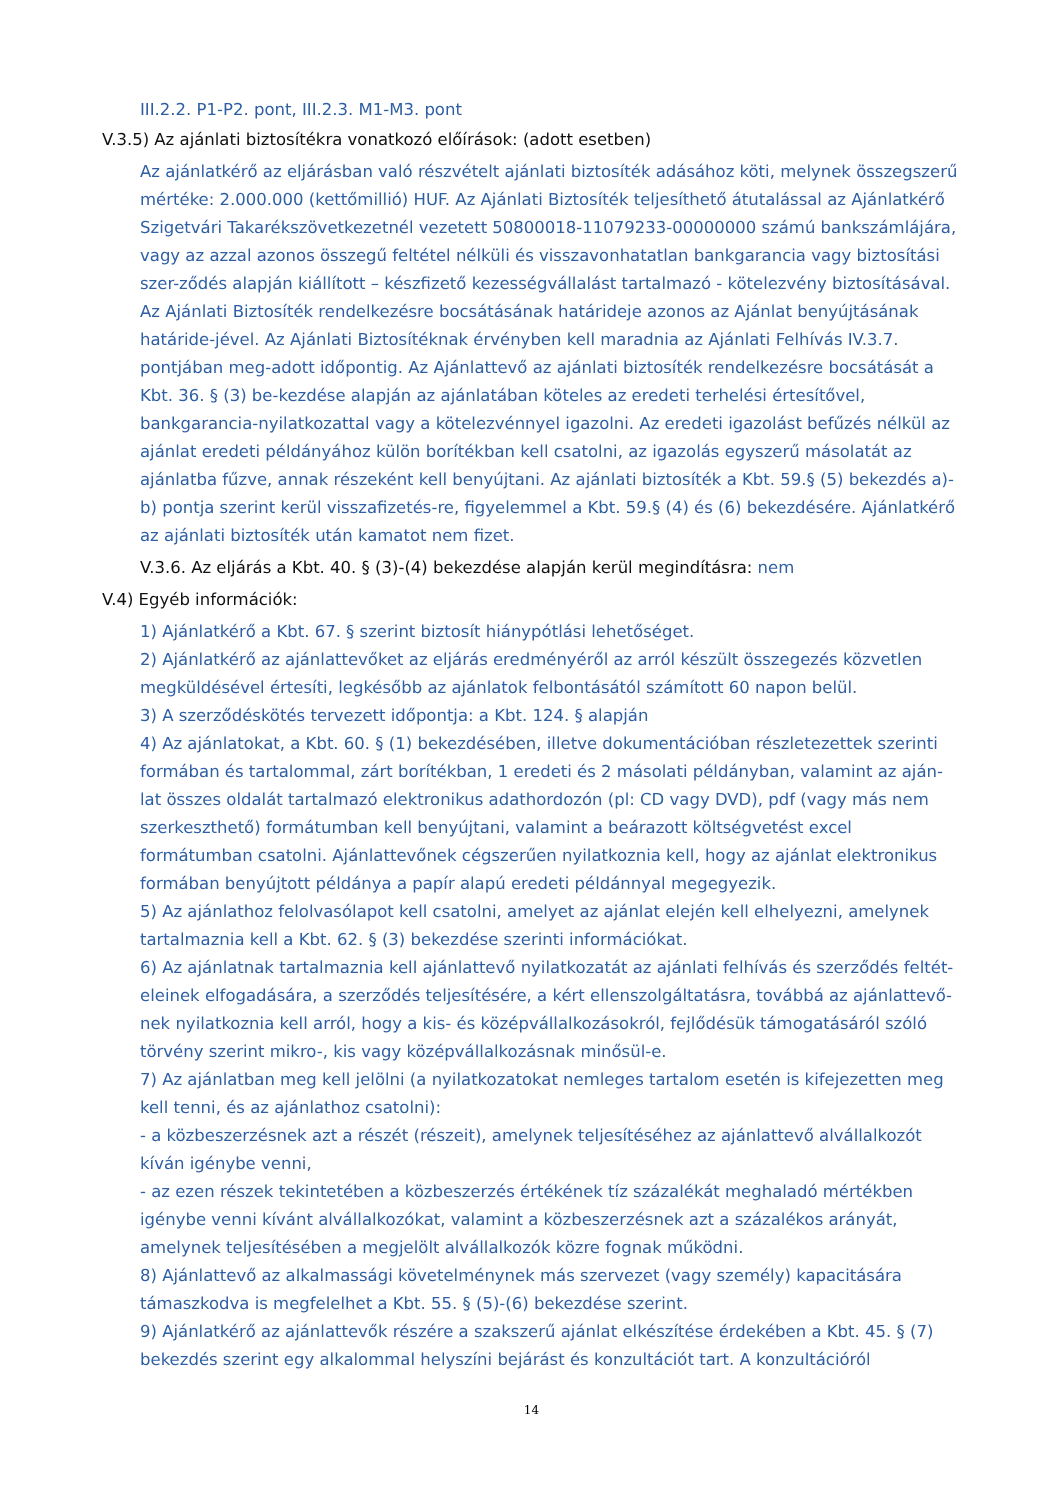III.2.2. P1-P2. pont, III.2.3. M1-M3. pont
V.3.5) Az ajánlati biztosítékra vonatkozó előírások: (adott esetben)
Az ajánlatkérő az eljárásban való részvételt ajánlati biztosíték adásához köti, melynek összegszerű mértéke: 2.000.000 (kettőmillió) HUF. Az Ajánlati Biztosíték teljesíthető átutalással az Ajánlatkérő Szigetvári Takarékszövetkezetnél vezetett 50800018-11079233-00000000 számú bankszámlájára, vagy az azzal azonos összegű feltétel nélküli és visszavonhatatlan bankgarancia vagy biztosítási szer-ződés alapján kiállított – készfizető kezességvállalást tartalmazó - kötelezvény biztosításával. Az Ajánlati Biztosíték rendelkezésre bocsátásának határideje azonos az Ajánlat benyújtásának határide-jével. Az Ajánlati Biztosítéknak érvényben kell maradnia az Ajánlati Felhívás IV.3.7. pontjában meg-adott időpontig. Az Ajánlattevő az ajánlati biztosíték rendelkezésre bocsátását a Kbt. 36. § (3) be-kezdése alapján az ajánlatában köteles az eredeti terhelési értesítővel, bankgarancia-nyilatkozattal vagy a kötelezvénnyel igazolni. Az eredeti igazolást befűzés nélkül az ajánlat eredeti példányához külön borítékban kell csatolni, az igazolás egyszerű másolatát az ajánlatba fűzve, annak részeként kell benyújtani. Az ajánlati biztosíték a Kbt. 59.§ (5) bekezdés a)-b) pontja szerint kerül visszafizetés-re, figyelemmel a Kbt. 59.§ (4) és (6) bekezdésére. Ajánlatkérő az ajánlati biztosíték után kamatot nem fizet.
V.3.6. Az eljárás a Kbt. 40. § (3)-(4) bekezdése alapján kerül megindításra: nem
V.4) Egyéb információk:
1) Ajánlatkérő a Kbt. 67. § szerint biztosít hiánypótlási lehetőséget.
2) Ajánlatkérő az ajánlattevőket az eljárás eredményéről az arról készült összegezés közvetlen megküldésével értesíti, legkésőbb az ajánlatok felbontásától számított 60 napon belül.
3) A szerződéskötés tervezett időpontja: a Kbt. 124. § alapján
4) Az ajánlatokat, a Kbt. 60. § (1) bekezdésében, illetve dokumentációban részletezettek szerinti formában és tartalommal, zárt borítékban, 1 eredeti és 2 másolati példányban, valamint az aján-lat összes oldalát tartalmazó elektronikus adathordozón (pl: CD vagy DVD), pdf (vagy más nem szerkeszthető) formátumban kell benyújtani, valamint a beárazott költségvetést excel formátumban csatolni. Ajánlattevőnek cégszerűen nyilatkoznia kell, hogy az ajánlat elektronikus formában benyújtott példánya a papír alapú eredeti példánnyal megegyezik.
5) Az ajánlathoz felolvasólapot kell csatolni, amelyet az ajánlat elején kell elhelyezni, amelynek tartalmaznia kell a Kbt. 62. § (3) bekezdése szerinti információkat.
6) Az ajánlatnak tartalmaznia kell ajánlattevő nyilatkozatát az ajánlati felhívás és szerződés feltét-eleinek elfogadására, a szerződés teljesítésére, a kért ellenszolgáltatásra, továbbá az ajánlattevő-nek nyilatkoznia kell arról, hogy a kis- és középvállalkozásokról, fejlődésük támogatásáról szóló törvény szerint mikro-, kis vagy középvállalkozásnak minősül-e.
7) Az ajánlatban meg kell jelölni (a nyilatkozatokat nemleges tartalom esetén is kifejezetten meg kell tenni, és az ajánlathoz csatolni):
- a közbeszerzésnek azt a részét (részeit), amelynek teljesítéséhez az ajánlattevő alvállalkozót kíván igénybe venni,
- az ezen részek tekintetében a közbeszerzés értékének tíz százalékát meghaladó mértékben igénybe venni kívánt alvállalkozókat, valamint a közbeszerzésnek azt a százalékos arányát, amelynek teljesítésében a megjelölt alvállalkozók közre fognak működni.
8) Ajánlattevő az alkalmassági követelménynek más szervezet (vagy személy) kapacitására támaszkodva is megfelelhet a Kbt. 55. § (5)-(6) bekezdése szerint.
9) Ajánlatkérő az ajánlattevők részére a szakszerű ajánlat elkészítése érdekében a Kbt. 45. § (7) bekezdés szerint egy alkalommal helyszíni bejárást és konzultációt tart. A konzultációról
14